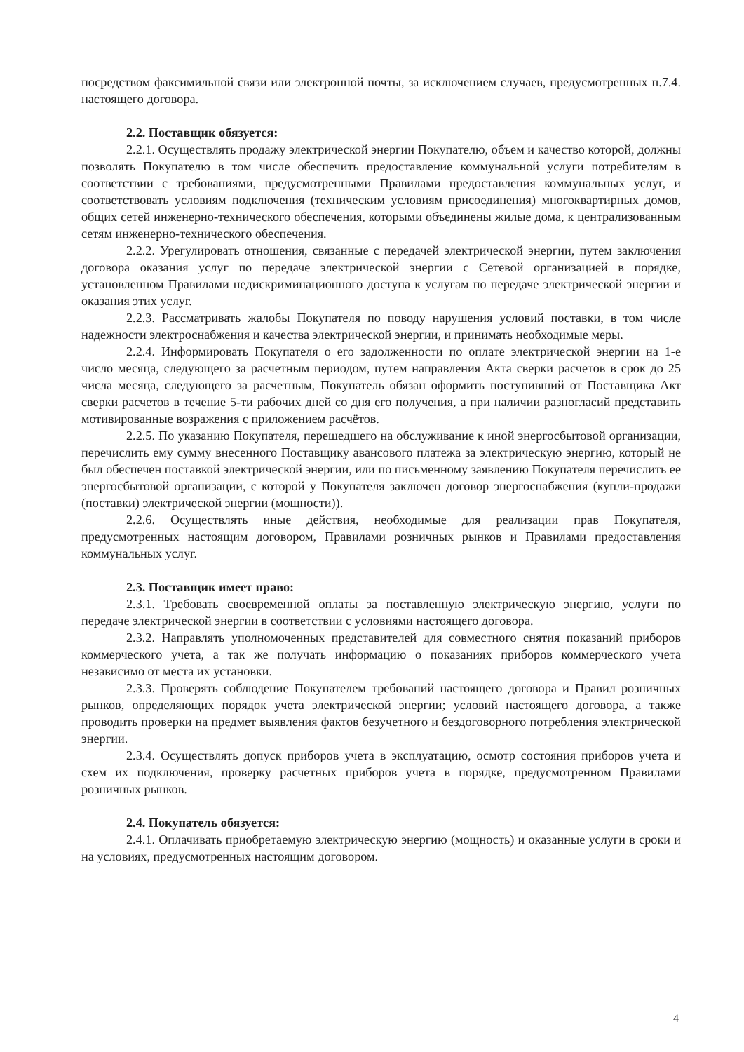посредством факсимильной связи или электронной почты, за исключением случаев, предусмотренных п.7.4. настоящего договора.
2.2. Поставщик обязуется:
2.2.1. Осуществлять продажу электрической энергии Покупателю, объем и качество которой, должны позволять Покупателю в том числе обеспечить предоставление коммунальной услуги потребителям в соответствии с требованиями, предусмотренными Правилами предоставления коммунальных услуг, и соответствовать условиям подключения (техническим условиям присоединения) многоквартирных домов, общих сетей инженерно-технического обеспечения, которыми объединены жилые дома, к централизованным сетям инженерно-технического обеспечения.
2.2.2. Урегулировать отношения, связанные с передачей электрической энергии, путем заключения договора оказания услуг по передаче электрической энергии с Сетевой организацией в порядке, установленном Правилами недискриминационного доступа к услугам по передаче электрической энергии и оказания этих услуг.
2.2.3. Рассматривать жалобы Покупателя по поводу нарушения условий поставки, в том числе надежности электроснабжения и качества электрической энергии, и принимать необходимые меры.
2.2.4. Информировать Покупателя о его задолженности по оплате электрической энергии на 1-е число месяца, следующего за расчетным периодом, путем направления Акта сверки расчетов в срок до 25 числа месяца, следующего за расчетным, Покупатель обязан оформить поступивший от Поставщика Акт сверки расчетов в течение 5-ти рабочих дней со дня его получения, а при наличии разногласий представить мотивированные возражения с приложением расчётов.
2.2.5. По указанию Покупателя, перешедшего на обслуживание к иной энергосбытовой организации, перечислить ему сумму внесенного Поставщику авансового платежа за электрическую энергию, который не был обеспечен поставкой электрической энергии, или по письменному заявлению Покупателя перечислить ее энергосбытовой организации, с которой у Покупателя заключен договор энергоснабжения (купли-продажи (поставки) электрической энергии (мощности)).
2.2.6. Осуществлять иные действия, необходимые для реализации прав Покупателя, предусмотренных настоящим договором, Правилами розничных рынков и Правилами предоставления коммунальных услуг.
2.3. Поставщик имеет право:
2.3.1. Требовать своевременной оплаты за поставленную электрическую энергию, услуги по передаче электрической энергии в соответствии с условиями настоящего договора.
2.3.2. Направлять уполномоченных представителей для совместного снятия показаний приборов коммерческого учета, а так же получать информацию о показаниях приборов коммерческого учета независимо от места их установки.
2.3.3. Проверять соблюдение Покупателем требований настоящего договора и Правил розничных рынков, определяющих порядок учета электрической энергии; условий настоящего договора, а также проводить проверки на предмет выявления фактов безучетного и бездоговорного потребления электрической энергии.
2.3.4. Осуществлять допуск приборов учета в эксплуатацию, осмотр состояния приборов учета и схем их подключения, проверку расчетных приборов учета в порядке, предусмотренном Правилами розничных рынков.
2.4. Покупатель обязуется:
2.4.1. Оплачивать приобретаемую электрическую энергию (мощность) и оказанные услуги в сроки и на условиях, предусмотренных настоящим договором.
4